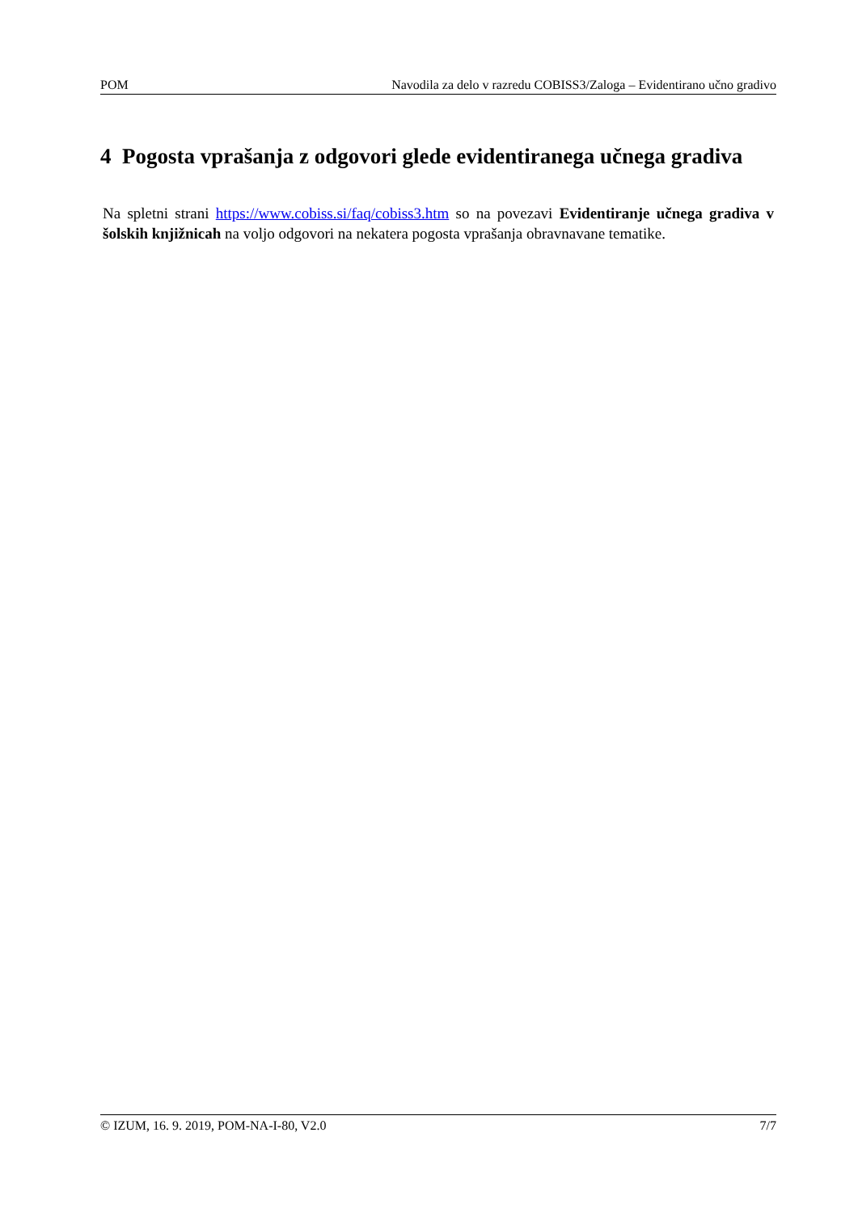POM Navodila za delo v razredu COBISS3/Zaloga – Evidentirano učno gradivo
4 Pogosta vprašanja z odgovori glede evidentiranega učnega gradiva
Na spletni strani https://www.cobiss.si/faq/cobiss3.htm so na povezavi Evidentiranje učnega gradiva v šolskih knjižnicah na voljo odgovori na nekatera pogosta vprašanja obravnavane tematike.
© IZUM, 16. 9. 2019, POM-NA-I-80, V2.0 7/7